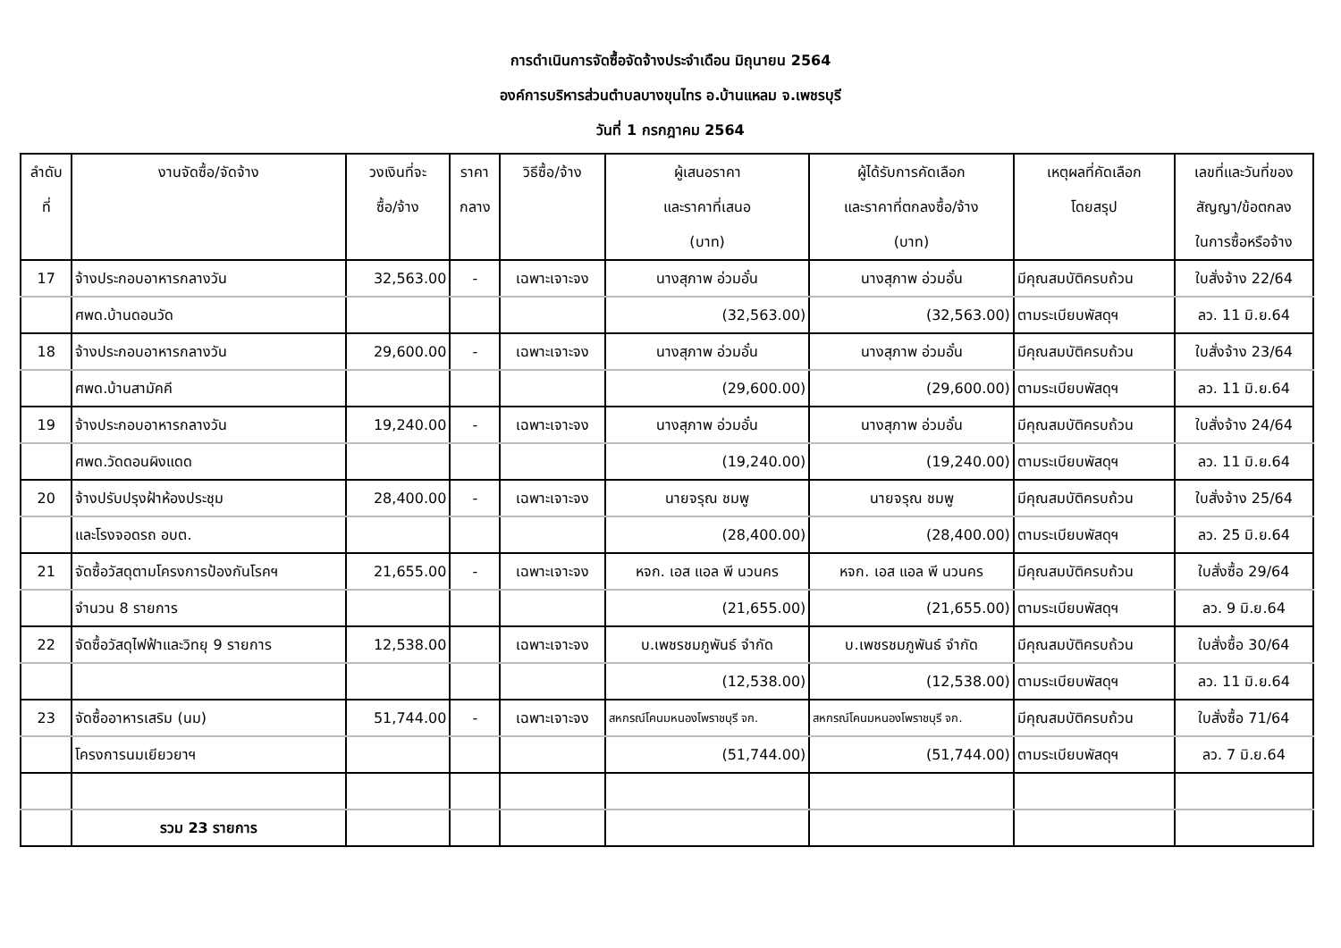การดำเนินการจัดซื้อจัดจ้างประจำเดือน มิถุนายน 2564
องค์การบริหารส่วนตำบลบางขุนไทร อ.บ้านแหลม จ.เพชรบุรี
วันที่ 1 กรกฎาคม 2564
| ลำดับ | งานจัดซื้อ/จัดจ้าง | วงเงินที่จะ | ราคา | วิธีซื้อ/จ้าง | ผู้เสนอราคา | ผู้ได้รับการคัดเลือก | เหตุผลที่คัดเลือก | เลขที่และวันที่ของ |
| --- | --- | --- | --- | --- | --- | --- | --- | --- |
| ที่ | | ซื้อ/จ้าง | กลาง | | และราคาที่เสนอ | และราคาที่ตกลงซื้อ/จ้าง | โดยสรุป | สัญญา/ข้อตกลง |
| | | | | | (บาท) | (บาท) | | ในการซื้อหรือจ้าง |
| 17 | จ้างประกอบอาหารกลางวัน | 32,563.00 | - | เฉพาะเจาะจง | นางสุภาพ อ่วมอั๋น | นางสุภาพ อ่วมอั๋น | มีคุณสมบัติครบถ้วน | ใบสั่งจ้าง 22/64 |
| | ศพด.บ้านดอนวัด | | | | (32,563.00) | (32,563.00) | ตามระเบียบพัสดุฯ | ลว. 11 มิ.ย.64 |
| 18 | จ้างประกอบอาหารกลางวัน | 29,600.00 | - | เฉพาะเจาะจง | นางสุภาพ อ่วมอั๋น | นางสุภาพ อ่วมอั๋น | มีคุณสมบัติครบถ้วน | ใบสั่งจ้าง 23/64 |
| | ศพด.บ้านสามัคคี | | | | (29,600.00) | (29,600.00) | ตามระเบียบพัสดุฯ | ลว. 11 มิ.ย.64 |
| 19 | จ้างประกอบอาหารกลางวัน | 19,240.00 | - | เฉพาะเจาะจง | นางสุภาพ อ่วมอั๋น | นางสุภาพ อ่วมอั๋น | มีคุณสมบัติครบถ้วน | ใบสั่งจ้าง 24/64 |
| | ศพด.วัดดอนผิงแดด | | | | (19,240.00) | (19,240.00) | ตามระเบียบพัสดุฯ | ลว. 11 มิ.ย.64 |
| 20 | จ้างปรับปรุงฝ้าห้องประชุม | 28,400.00 | - | เฉพาะเจาะจง | นายจรุณ ชมพู | นายจรุณ ชมพู | มีคุณสมบัติครบถ้วน | ใบสั่งจ้าง 25/64 |
| | และโรงจอดรถ อบต. | | | | (28,400.00) | (28,400.00) | ตามระเบียบพัสดุฯ | ลว. 25 มิ.ย.64 |
| 21 | จัดซื้อวัสดุตามโครงการป้องกันโรคฯ | 21,655.00 | - | เฉพาะเจาะจง | หจก. เอส แอล พี นวนคร | หจก. เอส แอล พี นวนคร | มีคุณสมบัติครบถ้วน | ใบสั่งซื้อ 29/64 |
| | จำนวน 8 รายการ | | | | (21,655.00) | (21,655.00) | ตามระเบียบพัสดุฯ | ลว. 9 มิ.ย.64 |
| 22 | จัดซื้อวัสดุไฟฟ้าและวิทยุ 9 รายการ | 12,538.00 | | เฉพาะเจาะจง | บ.เพชรชมภูพันธ์ จำกัด | บ.เพชรชมภูพันธ์ จำกัด | มีคุณสมบัติครบถ้วน | ใบสั่งซื้อ 30/64 |
| | | | | | (12,538.00) | (12,538.00) | ตามระเบียบพัสดุฯ | ลว. 11 มิ.ย.64 |
| 23 | จัดซื้ออาหารเสริม (นม) | 51,744.00 | - | เฉพาะเจาะจง | สหกรณ์โคนมหนองโพราชบุรี จก. | สหกรณ์โคนมหนองโพราชบุรี จก. | มีคุณสมบัติครบถ้วน | ใบสั่งซื้อ 71/64 |
| | โครงการนมเยียวยาฯ | | | | (51,744.00) | (51,744.00) | ตามระเบียบพัสดุฯ | ลว. 7 มิ.ย.64 |
| | รวม 23 รายการ | | | | | | | |